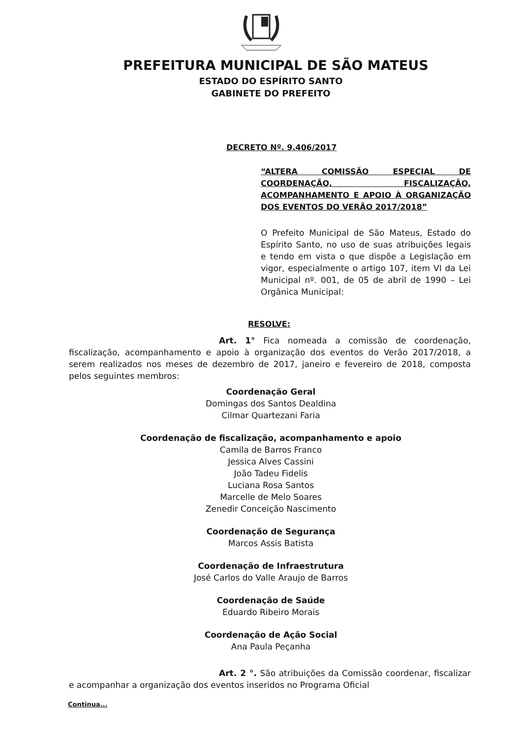PREFEITURA MUNICIPAL DE SÃO MATEUS
ESTADO DO ESPÍRITO SANTO
GABINETE DO PREFEITO
DECRETO Nº. 9.406/2017
“ALTERA COMISSÃO ESPECIAL DE COORDENAÇÃO, FISCALIZAÇÃO, ACOMPANHAMENTO E APOIO À ORGANIZAÇÃO DOS EVENTOS DO VERÃO 2017/2018”
O Prefeito Municipal de São Mateus, Estado do Espírito Santo, no uso de suas atribuições legais e tendo em vista o que dispõe a Legislação em vigor, especialmente o artigo 107, item VI da Lei Municipal nº. 001, de 05 de abril de 1990 – Lei Orgânica Municipal:
RESOLVE:
Art. 1° Fica nomeada a comissão de coordenação, fiscalização, acompanhamento e apoio à organização dos eventos do Verão 2017/2018, a serem realizados nos meses de dezembro de 2017, janeiro e fevereiro de 2018, composta pelos seguintes membros:
Coordenação Geral
Domingas dos Santos Dealdina
Cilmar Quartezani Faria
Coordenação de fiscalização, acompanhamento e apoio
Camila de Barros Franco
Jessica Alves Cassini
João Tadeu Fidelis
Luciana Rosa Santos
Marcelle de Melo Soares
Zenedir Conceição Nascimento
Coordenação de Segurança
Marcos Assis Batista
Coordenação de Infraestrutura
José Carlos do Valle Araujo de Barros
Coordenação de Saúde
Eduardo Ribeiro Morais
Coordenação de Ação Social
Ana Paula Peçanha
Art. 2 °. São atribuições da Comissão coordenar, fiscalizar e acompanhar a organização dos eventos inseridos no Programa Oficial
Continua...